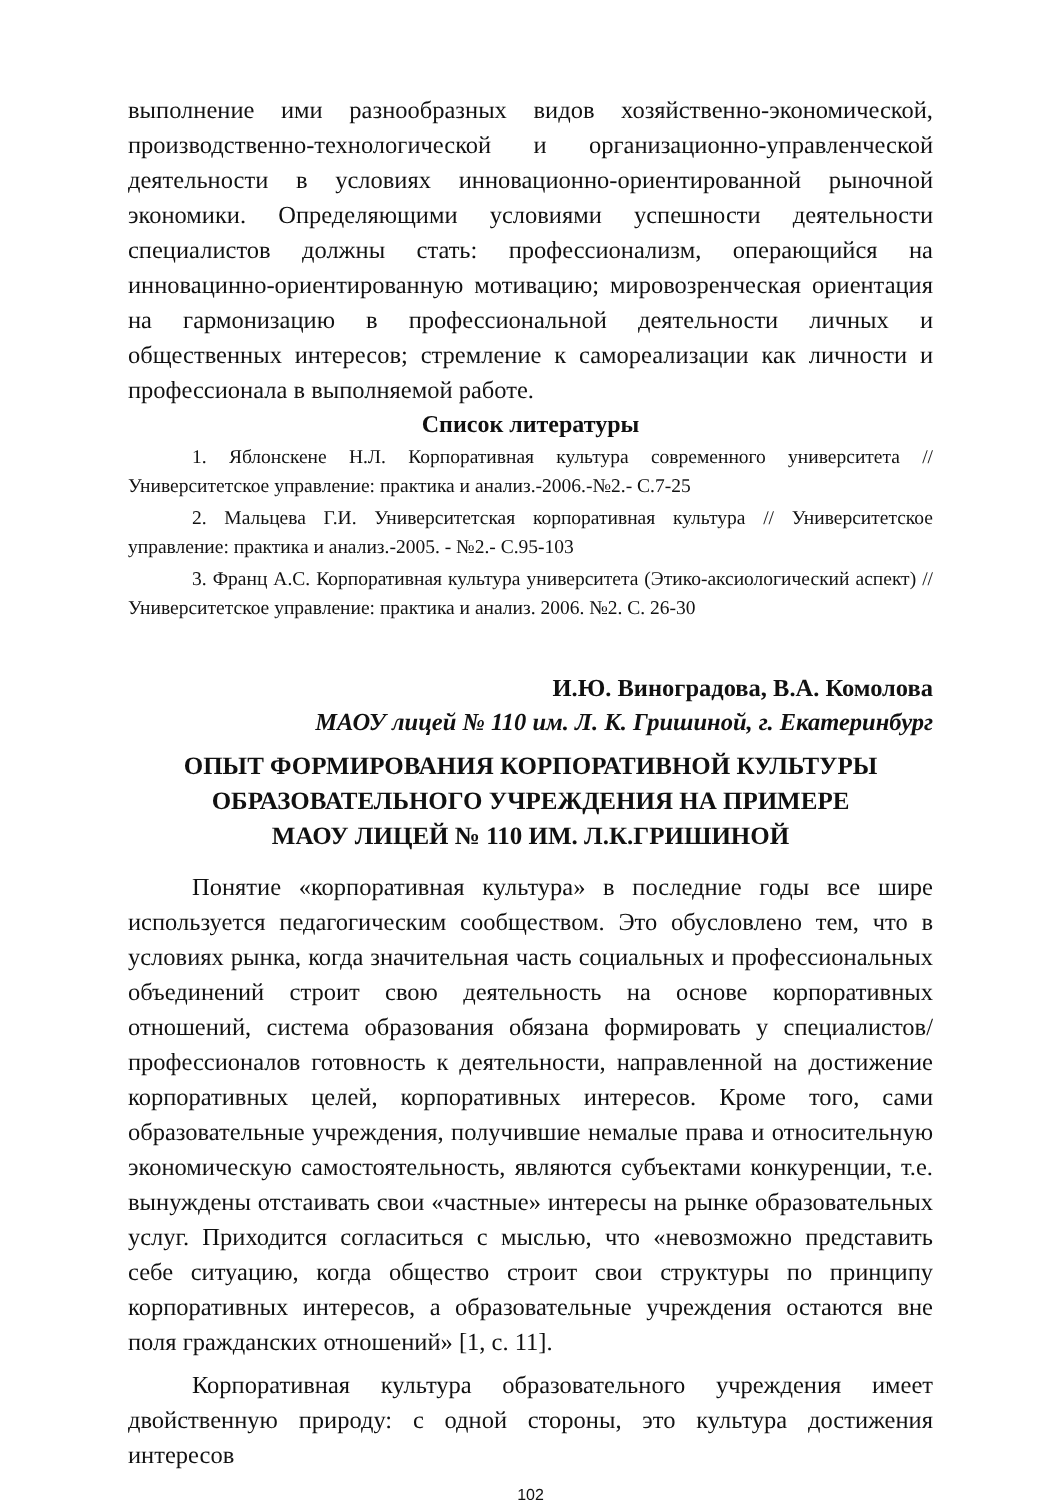выполнение ими разнообразных видов хозяйственно-экономической, производственно-технологической и организационно-управленческой деятельности в условиях инновационно-ориентированной рыночной экономики. Определяющими условиями успешности деятельности специалистов должны стать: профессионализм, операющийся на инновацинно-ориентированную мотивацию; мировозренческая ориентация на гармонизацию в профессиональной деятельности личных и общественных интересов; стремление к самореализации как личности и профессионала в выполняемой работе.
Список литературы
1. Яблонскене Н.Л. Корпоративная культура современного университета // Университетское управление: практика и анализ.-2006.-№2.- С.7-25
2. Мальцева Г.И. Университетская корпоративная культура // Университетское управление: практика и анализ.-2005. - №2.- С.95-103
3. Франц А.С. Корпоративная культура университета (Этико-аксиологический аспект) // Университетское управление: практика и анализ. 2006. №2. С. 26-30
И.Ю. Виноградова, В.А. Комолова
МАОУ лицей № 110 им. Л. К. Гришиной, г. Екатеринбург
ОПЫТ ФОРМИРОВАНИЯ КОРПОРАТИВНОЙ КУЛЬТУРЫ
ОБРАЗОВАТЕЛЬНОГО УЧРЕЖДЕНИЯ НА ПРИМЕРЕ
МАОУ ЛИЦЕЙ № 110 ИМ. Л.К.ГРИШИНОЙ
Понятие «корпоративная культура» в последние годы все шире используется педагогическим сообществом. Это обусловлено тем, что в условиях рынка, когда значительная часть социальных и профессиональных объединений строит свою деятельность на основе корпоративных отношений, система образования обязана формировать у специалистов/профессионалов готовность к деятельности, направленной на достижение корпоративных целей, корпоративных интересов. Кроме того, сами образовательные учреждения, получившие немалые права и относительную экономическую самостоятельность, являются субъектами конкуренции, т.е. вынуждены отстаивать свои «частные» интересы на рынке образовательных услуг. Приходится согласиться с мыслью, что «невозможно представить себе ситуацию, когда общество строит свои структуры по принципу корпоративных интересов, а образовательные учреждения остаются вне поля гражданских отношений» [1, с. 11].
Корпоративная культура образовательного учреждения имеет двойственную природу: с одной стороны, это культура достижения интересов
102